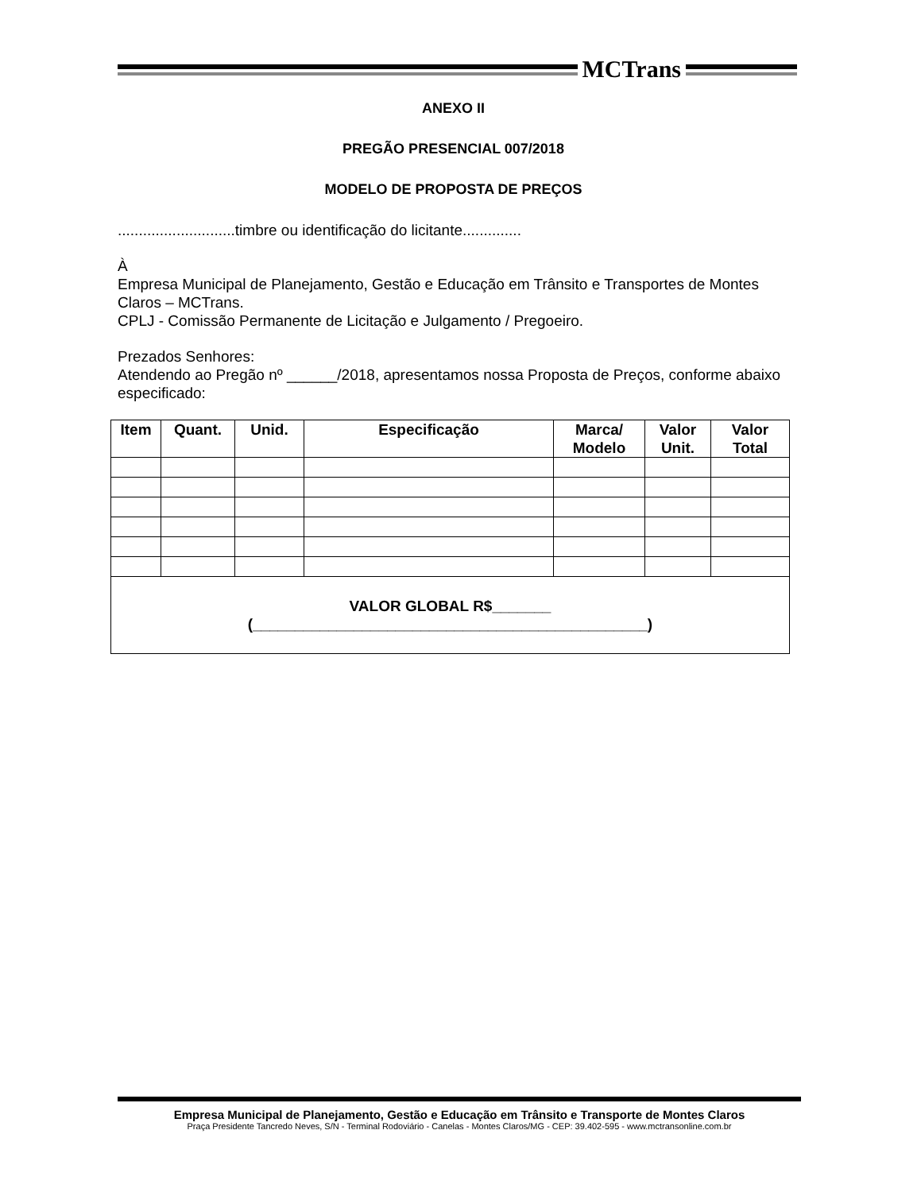MCTrans
ANEXO II
PREGÃO PRESENCIAL 007/2018
MODELO DE PROPOSTA DE PREÇOS
............................timbre ou identificação do licitante..............
À
Empresa Municipal de Planejamento, Gestão e Educação em Trânsito e Transportes de Montes Claros – MCTrans.
CPLJ - Comissão Permanente de Licitação e Julgamento / Pregoeiro.
Prezados Senhores:
Atendendo ao Pregão nº ______/2018, apresentamos nossa Proposta de Preços, conforme abaixo especificado:
| Item | Quant. | Unid. | Especificação | Marca/ Modelo | Valor Unit. | Valor Total |
| --- | --- | --- | --- | --- | --- | --- |
| VALOR GLOBAL R$_______ (_______________________________________________) | | | | | | |
Empresa Municipal de Planejamento, Gestão e Educação em Trânsito e Transporte de Montes Claros
Praça Presidente Tancredo Neves, S/N - Terminal Rodoviário - Canelas - Montes Claros/MG - CEP: 39.402-595 - www.mctransonline.com.br